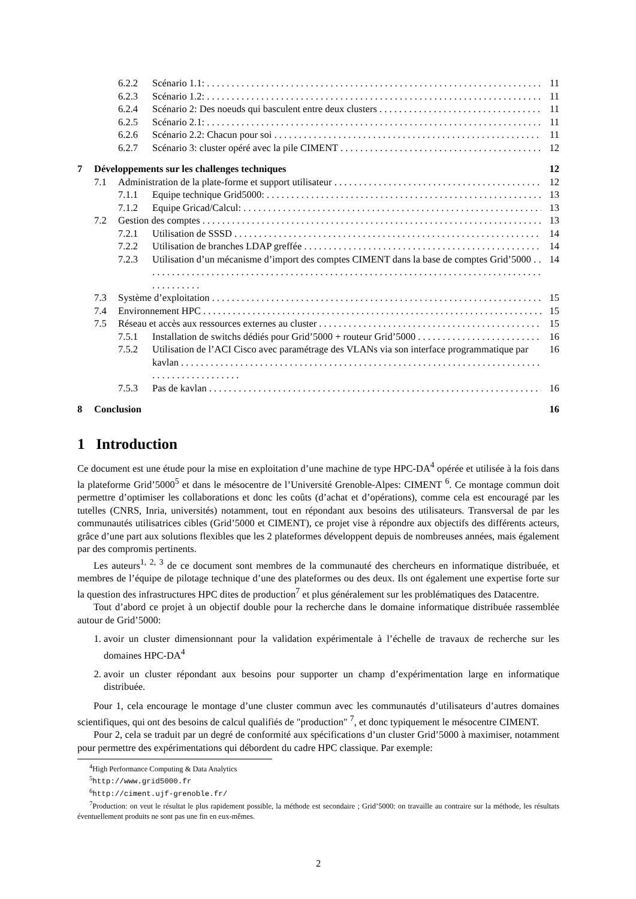6.2.2 Scénario 1.1: 11
6.2.3 Scénario 1.2: 11
6.2.4 Scénario 2: Des noeuds qui basculent entre deux clusters 11
6.2.5 Scénario 2.1: 11
6.2.6 Scénario 2.2: Chacun pour soi 11
6.2.7 Scénario 3: cluster opéré avec la pile CIMENT 12
7 Développements sur les challenges techniques 12
7.1 Administration de la plate-forme et support utilisateur 12
7.1.1 Equipe technique Grid5000: 13
7.1.2 Equipe Gricad/Calcul: 13
7.2 Gestion des comptes 13
7.2.1 Utilisation de SSSD 14
7.2.2 Utilisation de branches LDAP greffée 14
7.2.3 Utilisation d’un mécanisme d’import des comptes CIMENT dans la base de comptes Grid’5000 14
7.3 Système d’exploitation 15
7.4 Environnement HPC 15
7.5 Réseau et accès aux ressources externes au cluster 15
7.5.1 Installation de switchs dédiés pour Grid’5000 + routeur Grid’5000 16
7.5.2 Utilisation de l’ACI Cisco avec paramétrage des VLANs via son interface programmatique par kavlan 16
7.5.3 Pas de kavlan 16
8 Conclusion 16
1 Introduction
Ce document est une étude pour la mise en exploitation d’une machine de type HPC-DA<sup>4</sup> opérée et utilisée à la fois dans la plateforme Grid’5000<sup>5</sup> et dans le mésocentre de l’Université Grenoble-Alpes: CIMENT <sup>6</sup>. Ce montage commun doit permettre d’optimiser les collaborations et donc les coûts (d’achat et d’opérations), comme cela est encouragé par les tutelles (CNRS, Inria, universités) notamment, tout en répondant aux besoins des utilisateurs. Transversal de par les communautés utilisatrices cibles (Grid’5000 et CIMENT), ce projet vise à répondre aux objectifs des différents acteurs, grâce d’une part aux solutions flexibles que les 2 plateformes développent depuis de nombreuses années, mais également par des compromis pertinents.
Les auteurs<sup>1, 2, 3</sup> de ce document sont membres de la communauté des chercheurs en informatique distribuée, et membres de l’équipe de pilotage technique d’une des plateformes ou des deux. Ils ont également une expertise forte sur la question des infrastructures HPC dites de production<sup>7</sup> et plus généralement sur les problématiques des Datacentre.
Tout d’abord ce projet à un objectif double pour la recherche dans le domaine informatique distribuée rassemblée autour de Grid’5000:
1. avoir un cluster dimensionnant pour la validation expérimentale à l’échelle de travaux de recherche sur les domaines HPC-DA<sup>4</sup>
2. avoir un cluster répondant aux besoins pour supporter un champ d’expérimentation large en informatique distribuée.
Pour 1, cela encourage le montage d’une cluster commun avec les communautés d’utilisateurs d’autres domaines scientifiques, qui ont des besoins de calcul qualifiés de "production" <sup>7</sup>, et donc typiquement le mésocentre CIMENT.
Pour 2, cela se traduit par un degré de conformité aux spécifications d’un cluster Grid’5000 à maximiser, notamment pour permettre des expérimentations qui débordent du cadre HPC classique. Par exemple:
<sup>4</sup> High Performance Computing & Data Analytics
<sup>5</sup> http://www.grid5000.fr
<sup>6</sup> http://ciment.ujf-grenoble.fr/
<sup>7</sup> Production: on veut le résultat le plus rapidement possible, la méthode est secondaire ; Grid’5000: on travaille au contraire sur la méthode, les résultats éventuellement produits ne sont pas une fin en eux-mêmes.
2